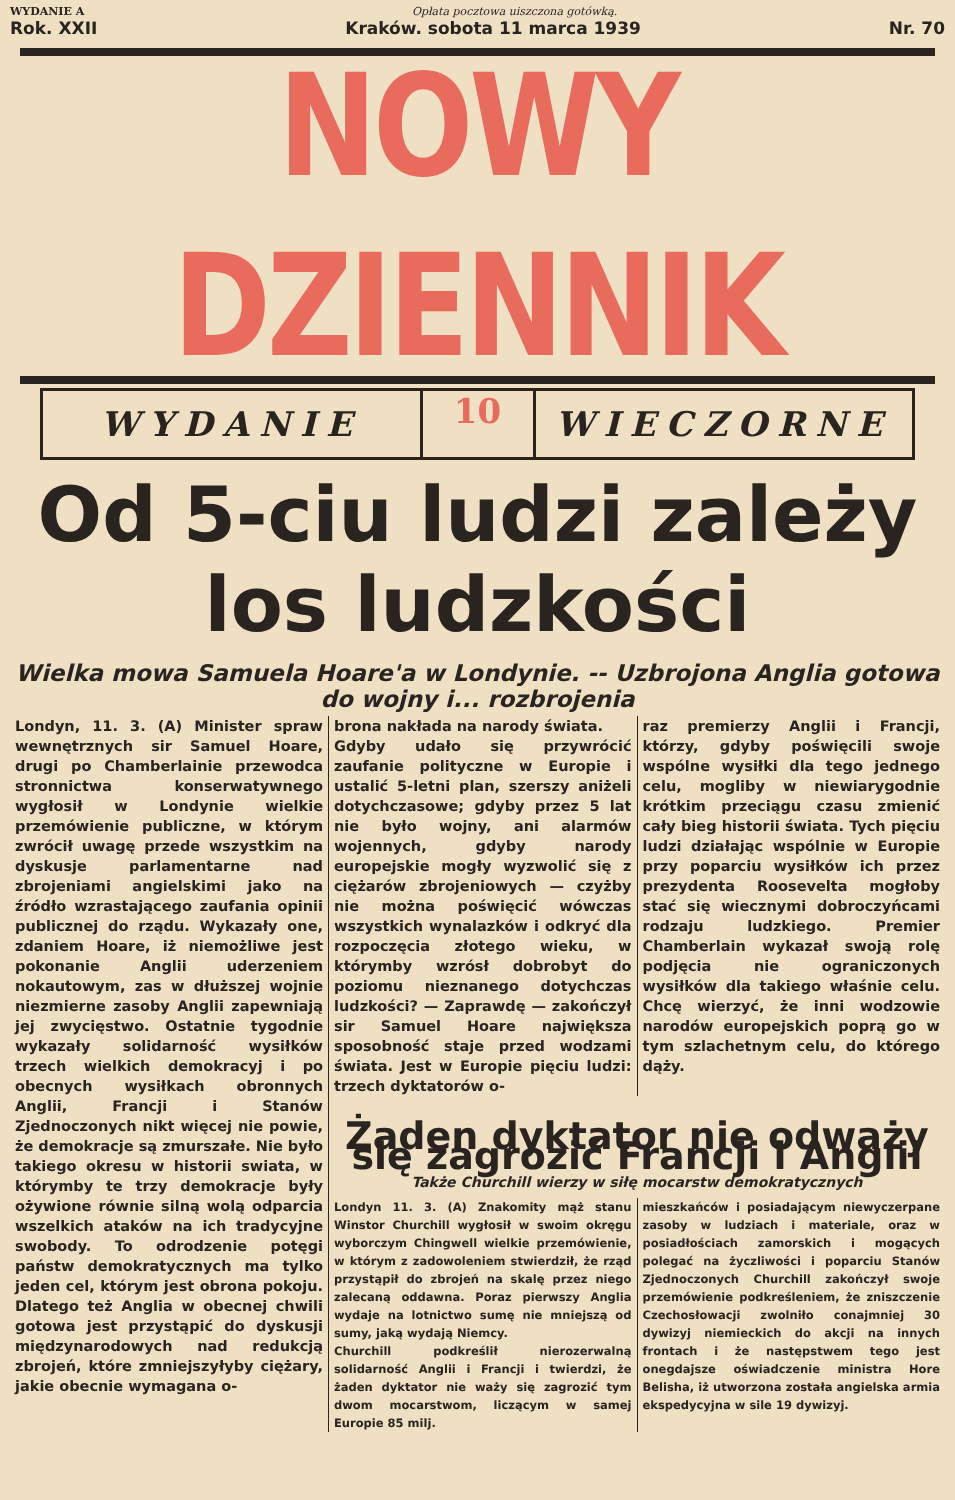WYDANIE A Opłata pocztowa uiszczona gotówką.
Rok. XXII Kraków. sobota 11 marca 1939 Nr. 70
NOWY DZIENNIK
WYDANIE
10
WIECZORNE
Od 5-ciu ludzi zależy los ludzkości
Wielka mowa Samuela Hoare'a w Londynie. -- Uzbrojona Anglia gotowa do wojny i... rozbrojenia
Londyn, 11. 3. (A) Minister spraw wewnętrznych sir Samuel Hoare, drugi po Chamberlainie przewodca stronnictwa konserwatywnego wygłosił w Londynie wielkie przemówienie publiczne, w którym zwrócił uwagę przede wszystkim na dyskusje parlamentarne nad zbrojeniami angielskimi jako na źródło wzrastającego zaufania opinii publicznej do rządu. Wykazały one, zdaniem Hoare, iż niemożliwe jest pokonanie Anglii uderzeniem nokautowym, zas w dłuższej wojnie niezmierne zasoby Anglii zapewniają jej zwycięstwo. Ostatnie tygodnie wykazały solidarność wysiłków trzech wielkich demokracyj i po obecnych wysiłkach obronnych Anglii, Francji i Stanów Zjednoczonych nikt więcej nie powie, że demokracje są zmurszałe. Nie było takiego okresu w historii swiata, w którymby te trzy demokracje były ożywione równie silną wolą odparcia wszelkich ataków na ich tradycyjne swobody. To odrodzenie potęgi państw demokratycznych ma tylko jeden cel, którym jest obrona pokoju. Dlatego też Anglia w obecnej chwili gotowa jest przystąpić do dyskusji międzynarodowych nad redukcją zbrojeń, które zmniejszyłyby ciężary, jakie obecnie wymagana o-
brona nakłada na narody świata.
Gdyby udało się przywrócić zaufanie polityczne w Europie i ustalić 5-letni plan, szerszy aniżeli dotychczasowe; gdyby przez 5 lat nie było wojny, ani alarmów wojennych, gdyby narody europejskie mogły wyzwolić się z ciężarów zbrojeniowych — czyżby nie można poświęcić wówczas wszystkich wynalazków i odkryć dla rozpoczęcia złotego wieku, w którymby wzrósł dobrobyt do poziomu nieznanego dotychczas ludzkości? — Zaprawdę — zakończył sir Samuel Hoare największa sposobność staje przed wodzami świata. Jest w Europie pięciu ludzi: trzech dyktatorów o-
raz premierzy Anglii i Francji, którzy, gdyby poświęcili swoje wspólne wysiłki dla tego jednego celu, mogliby w niewiarygodnie krótkim przeciągu czasu zmienić cały bieg historii świata. Tych pięciu ludzi działając wspólnie w Europie przy poparciu wysiłków ich przez prezydenta Roosevelta mogłoby stać się wiecznymi dobroczyńcami rodzaju ludzkiego. Premier Chamberlain wykazał swoją rolę podjęcia nie ograniczonych wysiłków dla takiego właśnie celu. Chcę wierzyć, że inni wodzowie narodów europejskich poprą go w tym szlachetnym celu, do którego dąży.
Żaden dyktator nie odważy się zagrozić Francji i Anglii
Także Churchill wierzy w siłę mocarstw demokratycznych
Londyn 11. 3. (A) Znakomity mąż stanu Winstor Churchill wygłosił w swoim okręgu wyborczym Chingwell wielkie przemówienie, w którym z zadowoleniem stwierdził, że rząd przystąpił do zbrojeń na skalę przez niego zalecaną oddawna. Poraz pierwszy Anglia wydaje na lotnictwo sumę nie mniejszą od sumy, jaką wydają Niemcy.
Churchill podkreślił nierozerwalną solidarność Anglii i Francji i twierdzi, że żaden dyktator nie waży się zagrozić tym dwom mocarstwom, liczącym w samej Europie 85 milj.
mieszkańców i posiadającym niewyczerpane zasoby w ludziach i materiale, oraz w posiadłościach zamorskich i mogących polegać na życzliwości i poparciu Stanów Zjednoczonych Churchill zakończył swoje przemówienie podkreśleniem, że zniszczenie Czechosłowacji zwolniło conajmniej 30 dywizyj niemieckich do akcji na innych frontach i że następstwem tego jest onegdajsze oświadczenie ministra Hore Belisha, iż utworzona została angielska armia ekspedycyjna w sile 19 dywizyj.